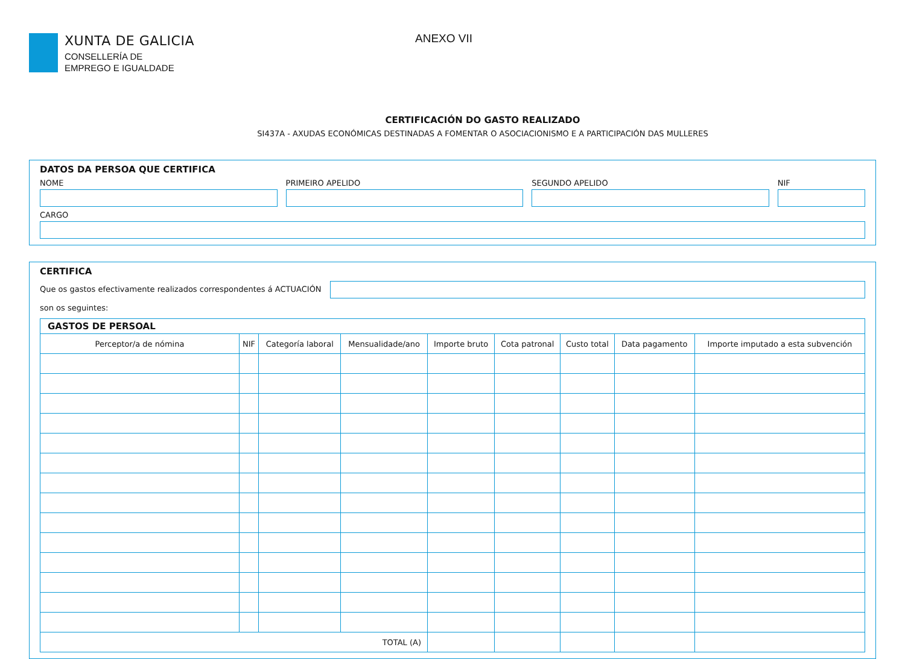XUNTA DE GALICIA
CONSELLERÍA DE
EMPREGO E IGUALDADE
ANEXO VII
CERTIFICACIÓN DO GASTO REALIZADO
SI437A - AXUDAS ECONÓMICAS DESTINADAS A FOMENTAR O ASOCIACIONISMO E A PARTICIPACIÓN DAS MULLERES
DATOS DA PERSOA QUE CERTIFICA
NOME PRIMEIRO APELIDO SEGUNDO APELIDO NIF
CARGO
CERTIFICA
Que os gastos efectivamente realizados correspondentes á ACTUACIÓN
son os seguintes:
| GASTOS DE PERSOAL | | | | | | | | |
| Perceptor/a de nómina | NIF | Categoría laboral | Mensualidade/ano | Importe bruto | Cota patronal | Custo total | Data pagamento | Importe imputado a esta subvención |
| TOTAL (A) | | | | | | | | |